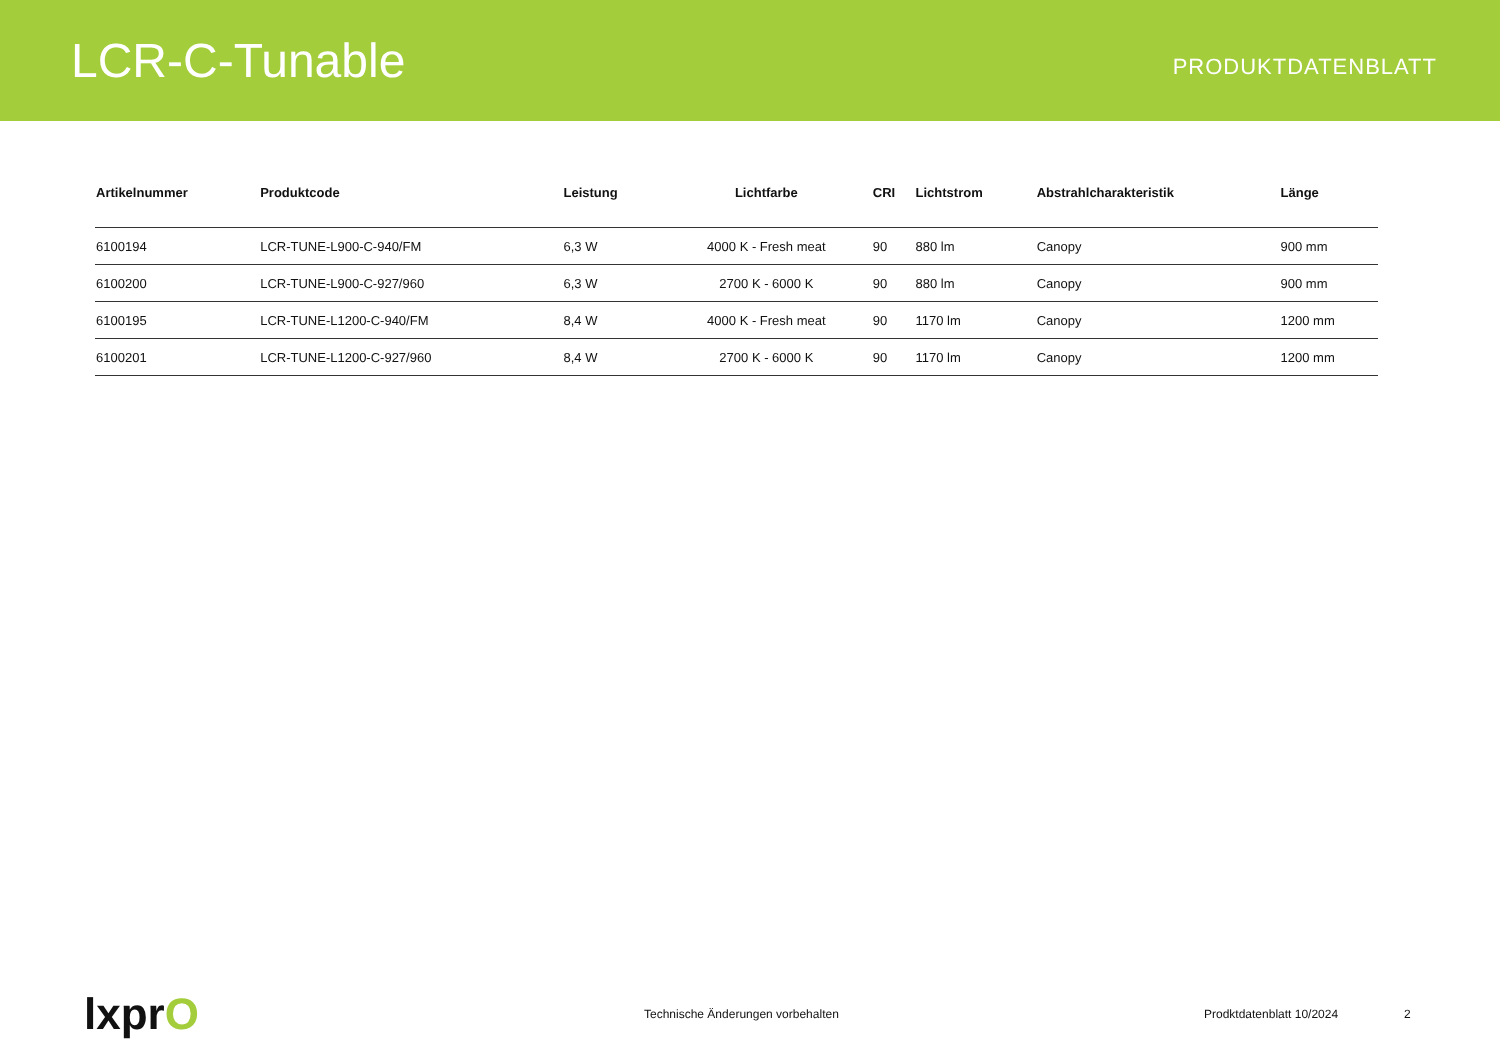LCR-C-Tunable
PRODUKTDATENBLATT
| Artikelnummer | Produktcode | Leistung | Lichtfarbe | CRI | Lichtstrom | Abstrahlcharakteristik | Länge |
| --- | --- | --- | --- | --- | --- | --- | --- |
| 6100194 | LCR-TUNE-L900-C-940/FM | 6,3 W | 4000 K - Fresh meat | 90 | 880 lm | Canopy | 900 mm |
| 6100200 | LCR-TUNE-L900-C-927/960 | 6,3 W | 2700 K - 6000 K | 90 | 880 lm | Canopy | 900 mm |
| 6100195 | LCR-TUNE-L1200-C-940/FM | 8,4 W | 4000 K - Fresh meat | 90 | 1170 lm | Canopy | 1200 mm |
| 6100201 | LCR-TUNE-L1200-C-927/960 | 8,4 W | 2700 K - 6000 K | 90 | 1170 lm | Canopy | 1200 mm |
lxprO
Technische Änderungen vorbehalten Prodktdatenblatt 10/2024 2